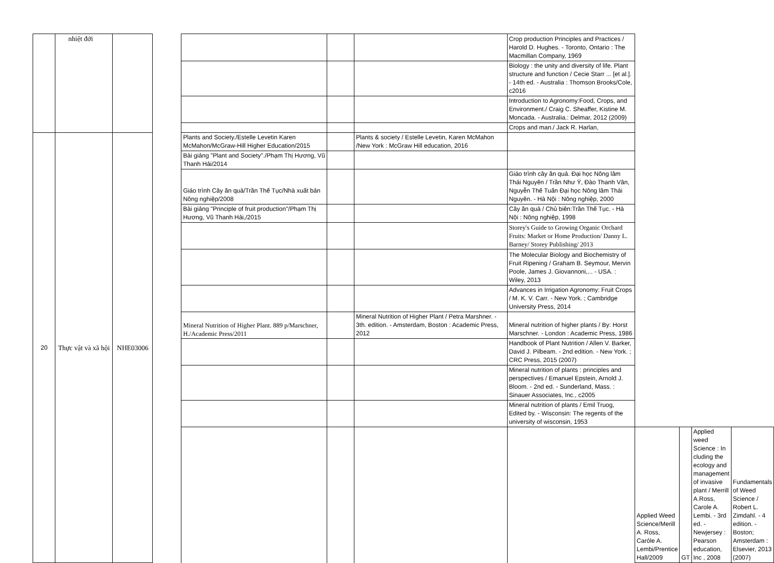| | nhiệt đới | | | | | | Crop production Principles and Practices / Harold D. Hughes. - Toronto, Ontario : The Macmillan Company, 1969 | | | | |
| | | | | | | | Biology : the unity and diversity of life. Plant structure and function / Cecie Starr ... [et al.]. - 14th ed. - Australia : Thomson Brooks/Cole, c2016 | | | | |
| | | | | | | | Introduction to Agronomy:Food, Crops, and Environment./ Craig C. Sheaffer, Kistine M. Moncada. - Australia.: Delmar, 2012 (2009) | | | | |
| | | | | | | | Crops and man./ Jack R. Harlan, | | | | |
| 20 | Thực vật và xã hội | NHE03006 | | Plants and Society./Estelle Levetin Karen McMahon/McGraw-Hill Higher Education/2015 | | Plants & society / Estelle Levetin, Karen McMahon /New York : McGraw Hill education, 2016 | | | | | |
| | | | | Bài giảng "Plant and Society"./Phạm Thị Hương, Vũ Thanh Hải/2014 | | | | | | | |
| | | | | Giáo trình Cây ăn quả/Trần Thế Tục/Nhà xuất bản Nông nghiệp/2008 | | | Giáo trình cây ăn quả. Đại học Nông lâm Thái Nguyên / Trần Như Ý, Đào Thanh Vân, Nguyễn Thế Tuấn Đại học Nông lâm Thái Nguyên. - Hà Nội : Nông nghiệp, 2000 | | | | |
| | | | | Bài giảng "Principle of fruit production"/Phạm Thị Hương, Vũ Thanh Hải,/2015 | | | Cây ăn quả / Chủ biên:Trần Thế Tục. - Hà Nội : Nông nghiệp, 1998 | | | | |
| | | | | | | | Storey's Guide to Growing Organic Orchard Fruits: Market or Home Production/ Danny L. Barney/ Storey Publishing/ 2013 | | | | |
| | | | | | | | The Molecular Biology and Biochemistry of Fruit Ripening / Graham B. Seymour, Mervin Poole, James J. Giovannoni,... - USA. : Wiley, 2013 | | | | |
| | | | | | | | Advances in Irrigation Agronomy: Fruit Crops / M. K. V. Carr. - New York. ; Cambridge University Press, 2014 | | | | |
| | | | | Mineral Nutrition of Higher Plant. 889 p/Marschner, H./Academic Press/2011 | | Mineral Nutrition of Higher Plant / Petra Marshner. - 3th. edition. - Amsterdam, Boston : Academic Press, 2012 | Mineral nutrition of higher plants / By: Horst Marschner. - London : Academic Press, 1986 | | | | |
| | | | | | | | Handbook of Plant Nutrition / Allen V. Barker, David J. Pilbeam. - 2nd edition. - New York. ; CRC Press, 2015 (2007) | | | | |
| | | | | | | | Mineral nutrition of plants : principles and perspectives / Emanuel Epstein, Arnold J. Bloom. - 2nd ed. - Sunderland, Mass. : Sinauer Associates, Inc., c2005 | | | | |
| | | | | | | | Mineral nutrition of plants / Emil Truog, Edited by. - Wisconsin: The regents of the university of wisconsin, 1953 | | | | |
| | | | | | | | | Applied Weed Science/Merill A. Ross, Caróle A. Lembi/Prentice Hall/2009 | GT | Applied weed Science : In cluding the ecology and management of invasive plant / Merrill A.Ross, Carole A. Lembi. - 3rd ed. - Newjersey : Pearson education, Inc , 2008 | Fundamentals of Weed Science / Robert L. Zimdahl. - 4 edition. - Boston; Amsterdam : Elsevier, 2013 (2007) |